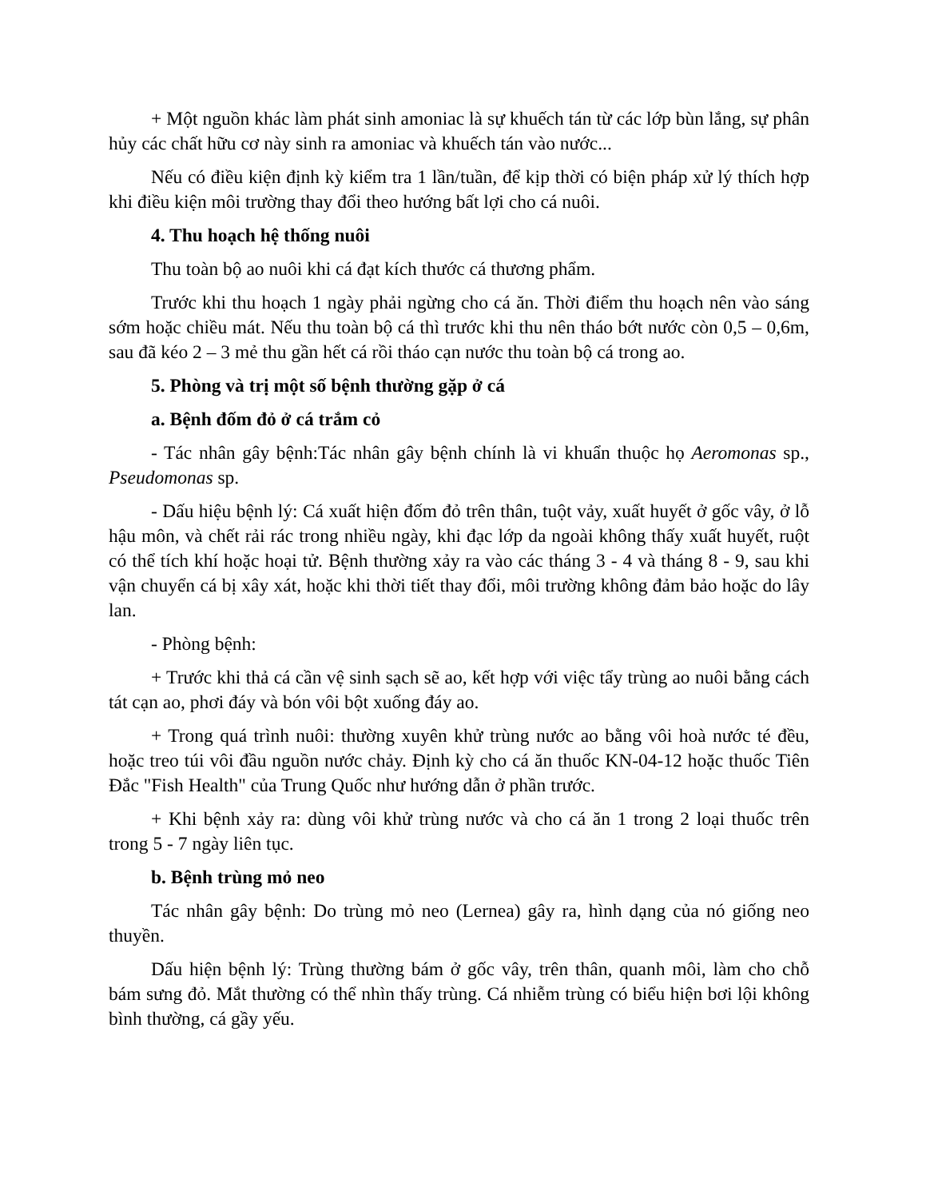+ Một nguồn khác làm phát sinh amoniac là sự khuếch tán từ các lớp bùn lắng, sự phân hủy các chất hữu cơ này sinh ra amoniac và khuếch tán vào nước...
Nếu có điều kiện định kỳ kiểm tra 1 lần/tuần, để kịp thời có biện pháp xử lý thích hợp khi điều kiện môi trường thay đổi theo hướng bất lợi cho cá nuôi.
4. Thu hoạch hệ thống nuôi
Thu toàn bộ ao nuôi khi cá đạt kích thước cá thương phẩm.
Trước khi thu hoạch 1 ngày phải ngừng cho cá ăn. Thời điểm thu hoạch nên vào sáng sớm hoặc chiều mát. Nếu thu toàn bộ cá thì trước khi thu nên tháo bớt nước còn 0,5 – 0,6m, sau đã kéo 2 – 3 mẻ thu gần hết cá rồi tháo cạn nước thu toàn bộ cá trong ao.
5. Phòng và trị một số bệnh thường gặp ở cá
a. Bệnh đốm đỏ ở cá trắm cỏ
- Tác nhân gây bệnh:Tác nhân gây bệnh chính là vi khuẩn thuộc họ Aeromonas sp., Pseudomonas sp.
- Dấu hiệu bệnh lý: Cá xuất hiện đốm đỏ trên thân, tuột vảy, xuất huyết ở gốc vây, ở lỗ hậu môn, và chết rải rác trong nhiều ngày, khi đạc lớp da ngoài không thấy xuất huyết, ruột có thể tích khí hoặc hoại tử. Bệnh thường xảy ra vào các tháng 3 - 4 và tháng 8 - 9, sau khi vận chuyển cá bị xây xát, hoặc khi thời tiết thay đổi, môi trường không đảm bảo hoặc do lây lan.
- Phòng bệnh:
+ Trước khi thả cá cần vệ sinh sạch sẽ ao, kết hợp với việc tẩy trùng ao nuôi bằng cách tát cạn ao, phơi đáy và bón vôi bột xuống đáy ao.
+ Trong quá trình nuôi: thường xuyên khử trùng nước ao bằng vôi hoà nước té đều, hoặc treo túi vôi đầu nguồn nước chảy. Định kỳ cho cá ăn thuốc KN-04-12 hoặc thuốc Tiên Đắc "Fish Health" của Trung Quốc như hướng dẫn ở phần trước.
+ Khi bệnh xảy ra: dùng vôi khử trùng nước và cho cá ăn 1 trong 2 loại thuốc trên trong 5 - 7 ngày liên tục.
b. Bệnh trùng mỏ neo
Tác nhân gây bệnh: Do trùng mỏ neo (Lernea) gây ra, hình dạng của nó giống neo thuyền.
Dấu hiện bệnh lý: Trùng thường bám ở gốc vây, trên thân, quanh môi, làm cho chỗ bám sưng đỏ. Mắt thường có thể nhìn thấy trùng. Cá nhiễm trùng có biểu hiện bơi lội không bình thường, cá gầy yếu.